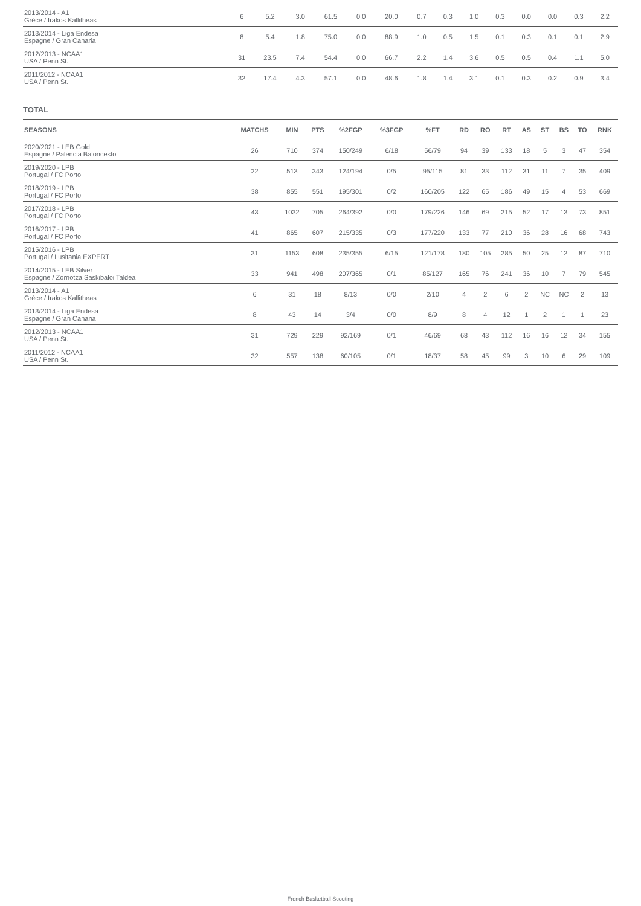| 2013/2014 - A1 Grèce / Irakos Kallitheas | 6 | 5.2 | 3.0 | 61.5 | 0.0 | 20.0 | 0.7 | 0.3 | 1.0 | 0.3 | 0.0 | 0.0 | 0.3 | 2.2 |
| 2013/2014 - Liga Endesa Espagne / Gran Canaria | 8 | 5.4 | 1.8 | 75.0 | 0.0 | 88.9 | 1.0 | 0.5 | 1.5 | 0.1 | 0.3 | 0.1 | 0.1 | 2.9 |
| 2012/2013 - NCAA1 USA / Penn St. | 31 | 23.5 | 7.4 | 54.4 | 0.0 | 66.7 | 2.2 | 1.4 | 3.6 | 0.5 | 0.5 | 0.4 | 1.1 | 5.0 |
| 2011/2012 - NCAA1 USA / Penn St. | 32 | 17.4 | 4.3 | 57.1 | 0.0 | 48.6 | 1.8 | 1.4 | 3.1 | 0.1 | 0.3 | 0.2 | 0.9 | 3.4 |
TOTAL
| SEASONS | MATCHS | MIN | PTS | %2FGP | %3FGP | %FT | RD | RO | RT | AS | ST | BS | TO | RNK |
| --- | --- | --- | --- | --- | --- | --- | --- | --- | --- | --- | --- | --- | --- | --- |
| 2020/2021 - LEB Gold Espagne / Palencia Baloncesto | 26 | 710 | 374 | 150/249 | 6/18 | 56/79 | 94 | 39 | 133 | 18 | 5 | 3 | 47 | 354 |
| 2019/2020 - LPB Portugal / FC Porto | 22 | 513 | 343 | 124/194 | 0/5 | 95/115 | 81 | 33 | 112 | 31 | 11 | 7 | 35 | 409 |
| 2018/2019 - LPB Portugal / FC Porto | 38 | 855 | 551 | 195/301 | 0/2 | 160/205 | 122 | 65 | 186 | 49 | 15 | 4 | 53 | 669 |
| 2017/2018 - LPB Portugal / FC Porto | 43 | 1032 | 705 | 264/392 | 0/0 | 179/226 | 146 | 69 | 215 | 52 | 17 | 13 | 73 | 851 |
| 2016/2017 - LPB Portugal / FC Porto | 41 | 865 | 607 | 215/335 | 0/3 | 177/220 | 133 | 77 | 210 | 36 | 28 | 16 | 68 | 743 |
| 2015/2016 - LPB Portugal / Lusitania EXPERT | 31 | 1153 | 608 | 235/355 | 6/15 | 121/178 | 180 | 105 | 285 | 50 | 25 | 12 | 87 | 710 |
| 2014/2015 - LEB Silver Espagne / Zornotza Saskibaloi Taldea | 33 | 941 | 498 | 207/365 | 0/1 | 85/127 | 165 | 76 | 241 | 36 | 10 | 7 | 79 | 545 |
| 2013/2014 - A1 Grèce / Irakos Kallitheas | 6 | 31 | 18 | 8/13 | 0/0 | 2/10 | 4 | 2 | 6 | 2 | NC | NC | 2 | 13 |
| 2013/2014 - Liga Endesa Espagne / Gran Canaria | 8 | 43 | 14 | 3/4 | 0/0 | 8/9 | 8 | 4 | 12 | 1 | 2 | 1 | 1 | 23 |
| 2012/2013 - NCAA1 USA / Penn St. | 31 | 729 | 229 | 92/169 | 0/1 | 46/69 | 68 | 43 | 112 | 16 | 16 | 12 | 34 | 155 |
| 2011/2012 - NCAA1 USA / Penn St. | 32 | 557 | 138 | 60/105 | 0/1 | 18/37 | 58 | 45 | 99 | 3 | 10 | 6 | 29 | 109 |
French Basketball Scouting